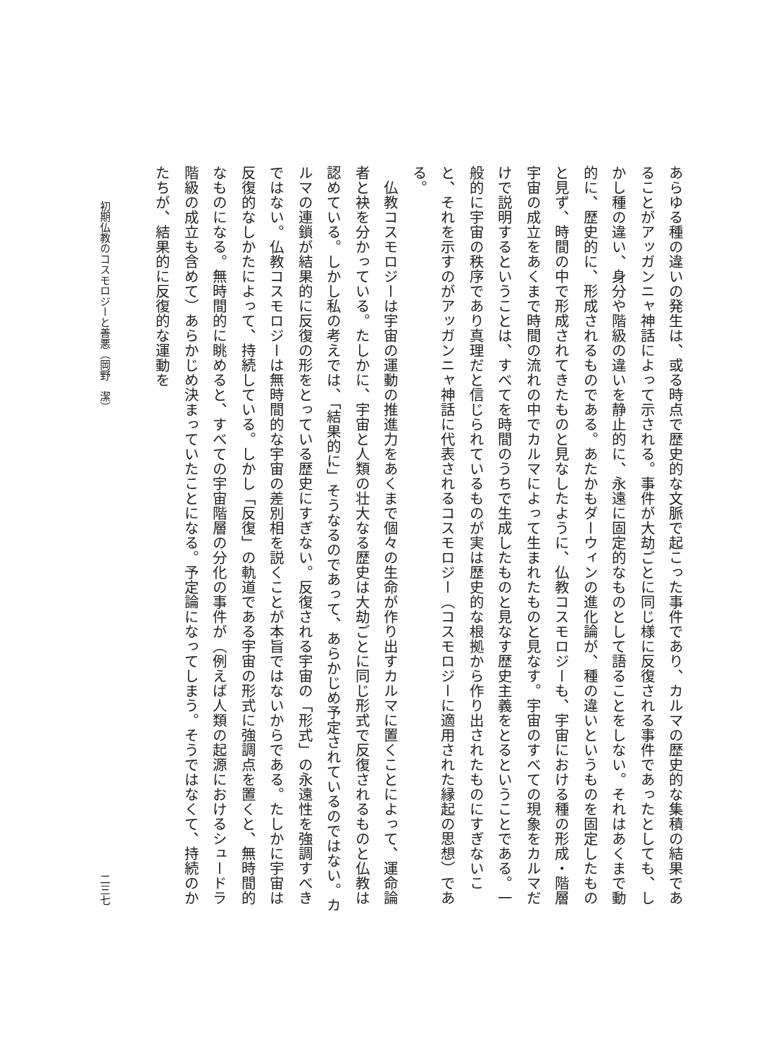あらゆる種の違いの発生は、或る時点で歴史的な文脈で起こった事件であり、カルマの歴史的な集積の結果であることがアッガンニャ神話によって示される。事件が大劫ごとに同じ様に反復される事件であったとしても、しかし種の違い、身分や階級の違いを静止的に、永遠に固定的なものとして語ることをしない。それはあくまで動的に、歴史的に、形成されるものである。あたかもダーウィンの進化論が、種の違いというものを固定したものと見ず、時間の中で形成されてきたものと見なしたように、仏教コスモロジーも、宇宙における種の形成・階層宇宙の成立をあくまで時間の流れの中でカルマによって生まれたものと見なす。宇宙のすべての現象をカルマだけで説明するということは、すべてを時間のうちで生成したものと見なす歴史主義をとるということである。一般的に宇宙の秩序であり真理だと信じられているものが実は歴史的な根拠から作り出されたものにすぎないこと、それを示すのがアッガンニャ神話に代表されるコスモロジー（コスモロジーに適用された縁起の思想）である。
　仏教コスモロジーは宇宙の運動の推進力をあくまで個々の生命が作り出すカルマに置くことによって、運命論者と袂を分かっている。たしかに、宇宙と人類の壮大なる歴史は大劫ごとに同じ形式で反復されるものと仏教は認めている。しかし私の考えでは、「結果的に」そうなるのであって、あらかじめ予定されているのではない。カルマの連鎖が結果的に反復の形をとっている歴史にすぎない。反復される宇宙の「形式」の永遠性を強調すべきではない。仏教コスモロジーは無時間的な宇宙の差別相を説くことが本旨ではないからである。たしかに宇宙は反復的なしかたによって、持続している。しかし「反復」の軌道である宇宙の形式に強調点を置くと、無時間的なものになる。無時間的に眺めると、すべての宇宙階層の分化の事件が（例えば人類の起源におけるシュードラ階級の成立も含めて）あらかじめ決まっていたことになる。予定論になってしまう。そうではなくて、持続のかたちが、結果的に反復的な運動を
初期仏教のコスモロジーと善悪（岡野　潔） 二三七